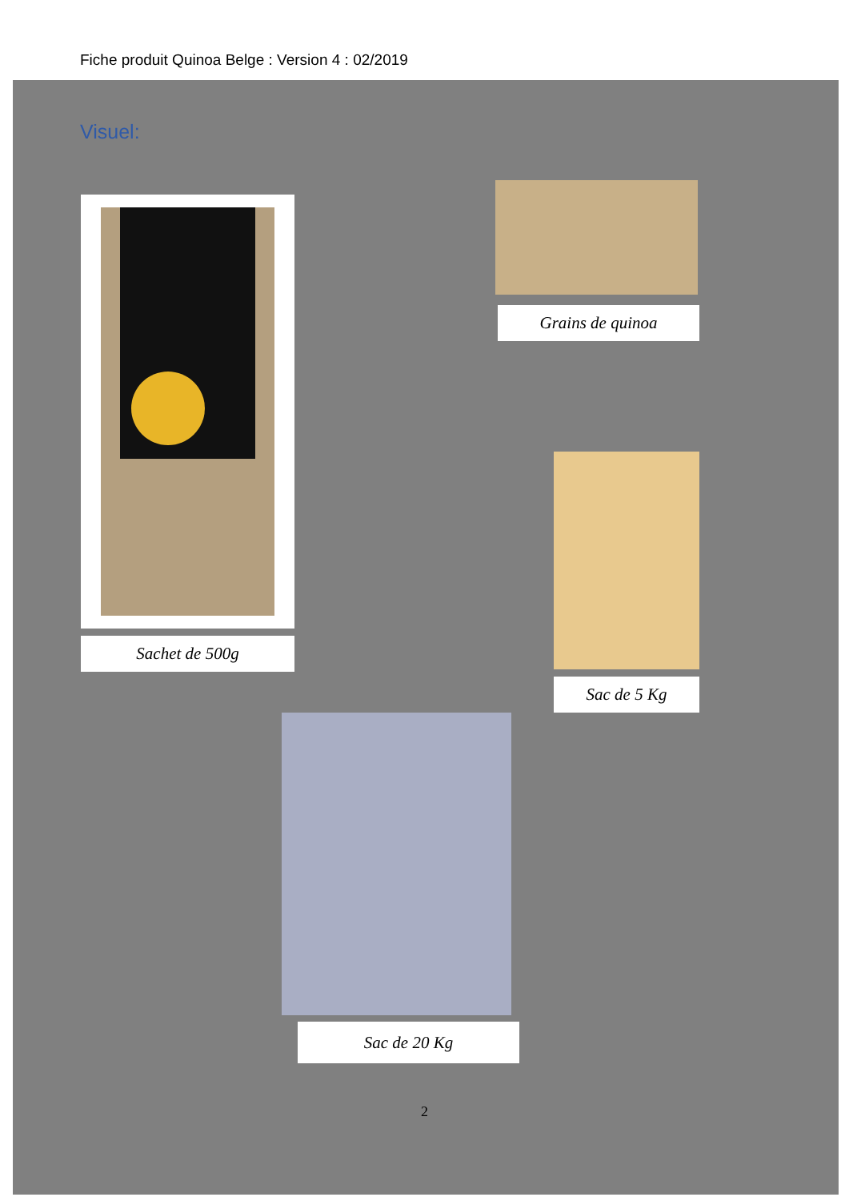Fiche produit Quinoa Belge : Version 4 : 02/2019
Visuel:
Sachet de 500g
Grains de quinoa
Sac de 5 Kg
Sac de 20 Kg
2